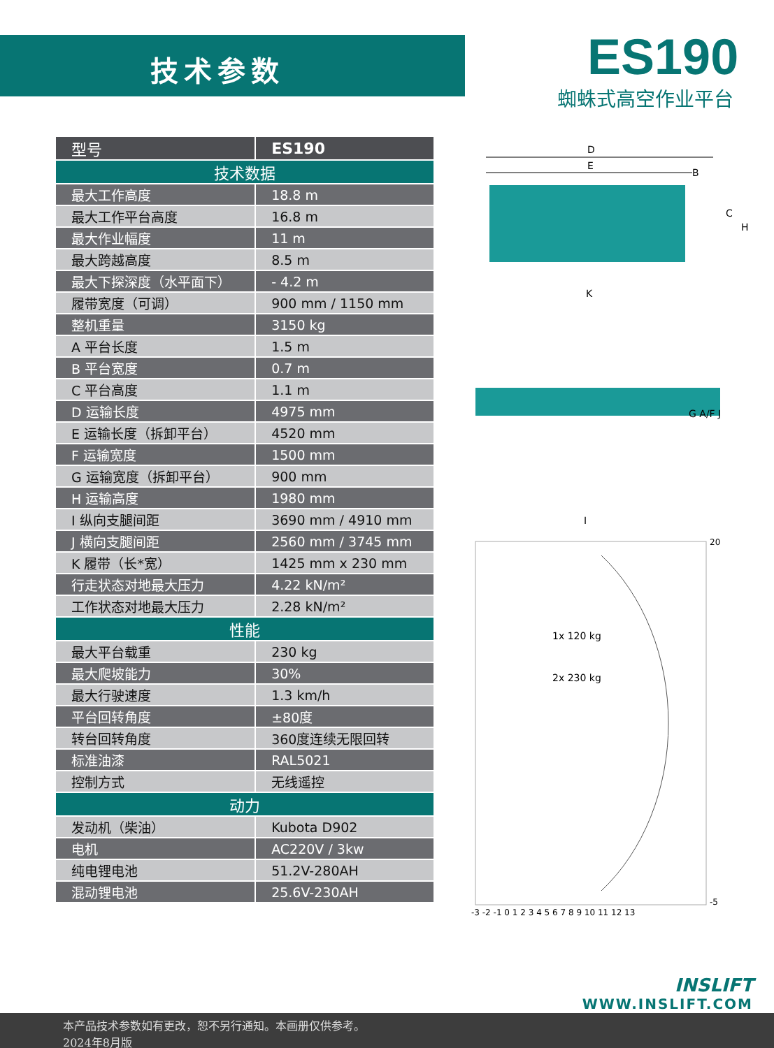技术参数 ES190
蜘蛛式高空作业平台
| 型号 | ES190 |
| --- | --- |
| 技术数据 | |
| 最大工作高度 | 18.8 m |
| 最大工作平台高度 | 16.8 m |
| 最大作业幅度 | 11 m |
| 最大跨越高度 | 8.5 m |
| 最大下探深度（水平面下） | - 4.2 m |
| 履带宽度（可调） | 900 mm / 1150 mm |
| 整机重量 | 3150 kg |
| A 平台长度 | 1.5 m |
| B 平台宽度 | 0.7 m |
| C 平台高度 | 1.1 m |
| D 运输长度 | 4975 mm |
| E 运输长度（拆卸平台） | 4520 mm |
| F 运输宽度 | 1500 mm |
| G 运输宽度（拆卸平台） | 900 mm |
| H 运输高度 | 1980 mm |
| I 纵向支腿间距 | 3690 mm / 4910 mm |
| J 横向支腿间距 | 2560 mm / 3745 mm |
| K 履带（长*宽） | 1425 mm x 230 mm |
| 行走状态对地最大压力 | 4.22 kN/m² |
| 工作状态对地最大压力 | 2.28 kN/m² |
| 性能 | |
| 最大平台载重 | 230 kg |
| 最大爬坡能力 | 30% |
| 最大行驶速度 | 1.3 km/h |
| 平台回转角度 | ±80度 |
| 转台回转角度 | 360度连续无限回转 |
| 标准油漆 | RAL5021 |
| 控制方式 | 无线遥控 |
| 动力 | |
| 发动机（柴油） | Kubota D902 |
| 电机 | AC220V / 3kw |
| 纯电锂电池 | 51.2V-280AH |
| 混动锂电池 | 25.6V-230AH |
D
E
B
C
H
K
G A/F J
I
1x 120 kg
2x 230 kg
-3 -2 -1 0 1 2 3 4 5 6 7 8 9 10 11 12 13
20
-5
INSLIFT
WWW.INSLIFT.COM
本产品技术参数如有更改，恕不另行通知。本画册仅供参考。
2024年8月版